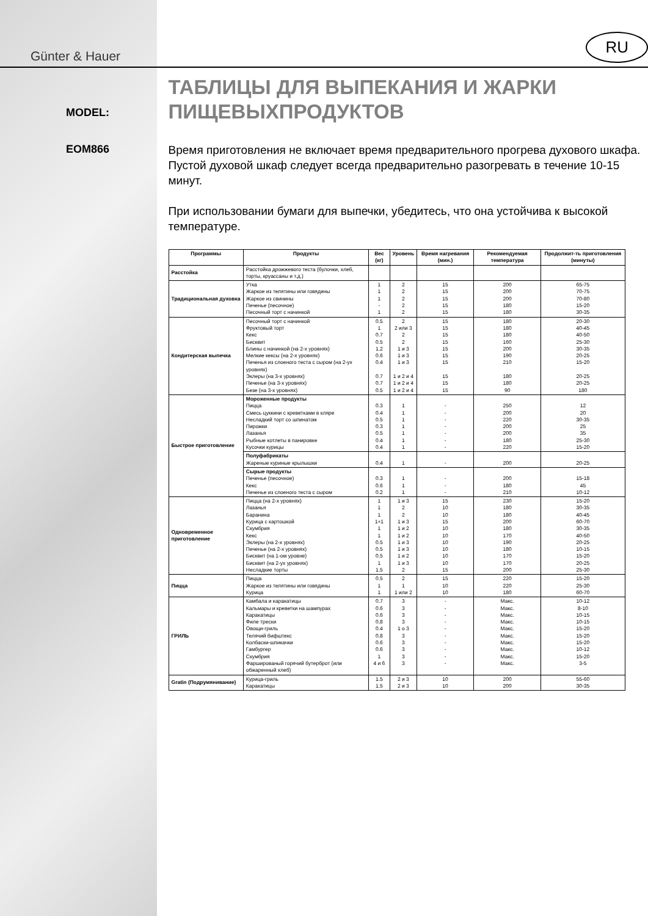Günter & Hauer
MODEL:
EOM866
RU
ТАБЛИЦЫ ДЛЯ ВЫПЕКАНИЯ И ЖАРКИ ПИЩЕВЫХПРОДУКТОВ
Время приготовления не включает время предварительного прогрева духового шкафа. Пустой духовой шкаф следует всегда предварительно разогревать в течение 10-15 минут.
При использовании бумаги для выпечки, убедитесь, что она устойчива к высокой температуре.
| Программы | Продукты | Вес (кг) | Уровень | Время нагревания (мин.) | Рекомендуемая температура | Продолжит-ть приготовления (минуты) |
| --- | --- | --- | --- | --- | --- | --- |
| Расстойка | Расстойка дрожжевого теста (булочки, хлеб, торты, круассаны и т.д.) | | | | | |
| Традициональная духовка | Утка Жаркое из телятины или говядины Жаркое из свинины Печенье (песочное) Песочный торт с начинкой | 1 1 1 - 1 | 2 2 2 2 2 | 15 15 15 15 15 | 200 200 200 180 180 | 65-75 70-75 70-80 15-20 30-35 |
| Кондитерская выпечка | Песочный торт с начинкой Фруктовый торт Кекс Бисквит Блины с начинкой (на 2-х уровнях) Мелкие кексы (на 2-х уровнях) Печенья из слоеного теста с сыром (на 2-ух уровнях) Эклеры (на 3-х уровнях) Печенье (на 3-х уровнях) Безе (на 3-х уровнях) | 0.5 1 0.7 0.5 1.2 0.6 0.4 0.7 0.7 0.5 | 2 2 или 3 2 2 1 и 3 1 и 3 1 и 3 1 и 2 и 4 1 и 2 и 4 1 и 2 и 4 | 15 15 15 15 15 15 15 15 15 15 | 180 180 180 160 200 190 210 180 180 90 | 20-30 40-45 40-50 25-30 30-35 20-25 15-20 20-25 20-25 180 |
| Быстрое приготовление | Мороженные продукты Пицца Смесь цуккини с креветками в кляре Несладкий торт со шпинатом Пирожки Лазанья Рыбные котлеты в панировке Кусочки курицы | 0.3 0.4 0.5 0.3 0.5 0.4 0.4 | 1 1 1 1 1 1 1 | - - - - - - - | 250 200 220 200 200 180 220 | 12 20 30-35 25 35 25-30 15-20 |
| | Полуфабрикаты Жареные куриные крылышки | 0.4 | 1 | - | 200 | 20-25 |
| | Сырые продукты Печенье (песочное) Кекс Печенье из слоеного теста с сыром | 0.3 0.6 0.2 | 1 1 1 | - - - | 200 180 210 | 15-18 45 10-12 |
| Одновременное приготовление | Пицца (на 2-х уровнях) Лазанья Баранина Курица с картошкой Скумбрия Кекс Эклеры (на 2-х уровнях) Печенье (на 2-х уровнях) Бисквит (на 1-ом уровне) Бисквит (на 2-ух уровнях) Несладкие торты | 1 1 1 1+1 1 1 0.5 0.5 0.5 1 1.5 | 1 и 3 2 2 1 и 3 1 и 2 1 и 2 1 и 3 1 и 3 1 и 2 1 и 3 2 | 15 10 10 15 10 10 10 10 10 10 15 | 230 180 180 200 180 170 190 180 170 170 200 | 15-20 30-35 40-45 60-70 30-35 40-50 20-25 10-15 15-20 20-25 25-30 |
| Пицца | Пицца Жаркое из телятины или говядины Курица | 0.5 1 1 | 2 1 1 или 2 | 15 10 10 | 220 220 180 | 15-20 25-30 60-70 |
| ГРИЛЬ | Камбала и каракатицы Кальмары и креветки на шампурах Каракатицы Филе трески Овощи-гриль Телячий бифштекс Колбаски-шпикачки Гамбургер Скумбрия Фаршированый горячий бутерброт (или обжаренный хлеб) | 0.7 0.6 0.6 0.8 0.4 0.8 0.6 0.6 1 4 и 6 | 3 3 3 3 1 о 3 3 3 3 3 3 | - - - - - - - - - - | Макс. Макс. Макс. Макс. Макс. Макс. Макс. Макс. Макс. Макс. | 10-12 8-10 10-15 10-15 15-20 15-20 15-20 10-12 15-20 3-5 |
| Gratin (Подрумянивание) | Курица-гриль Каракатицы | 1.5 1.5 | 2 и 3 2 и 3 | 10 10 | 200 200 | 55-60 30-35 |